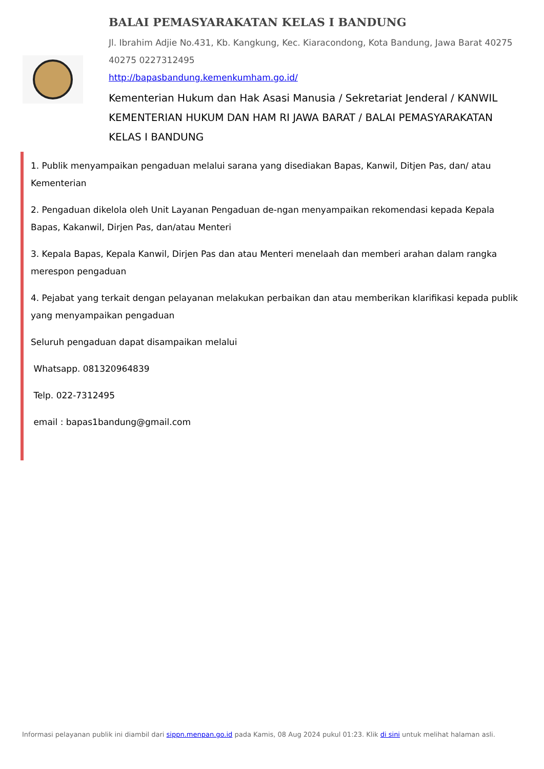BALAI PEMASYARAKATAN KELAS I BANDUNG
Jl. Ibrahim Adjie No.431, Kb. Kangkung, Kec. Kiaracondong, Kota Bandung, Jawa Barat 40275 40275 0227312495
http://bapasbandung.kemenkumham.go.id/
Kementerian Hukum dan Hak Asasi Manusia / Sekretariat Jenderal / KANWIL KEMENTERIAN HUKUM DAN HAM RI JAWA BARAT / BALAI PEMASYARAKATAN KELAS I BANDUNG
1. Publik menyampaikan pengaduan melalui sarana yang disediakan Bapas, Kanwil, Ditjen Pas, dan/ atau Kementerian
2. Pengaduan dikelola oleh Unit Layanan Pengaduan de-ngan menyampaikan rekomendasi kepada Kepala Bapas, Kakanwil, Dirjen Pas, dan/atau Menteri
3. Kepala Bapas, Kepala Kanwil, Dirjen Pas dan atau Menteri menelaah dan memberi arahan dalam rangka merespon pengaduan
4. Pejabat yang terkait dengan pelayanan melakukan perbaikan dan atau memberikan klarifikasi kepada publik yang menyampaikan pengaduan
Seluruh pengaduan dapat disampaikan melalui
Whatsapp. 081320964839
Telp. 022-7312495
email : bapas1bandung@gmail.com
Informasi pelayanan publik ini diambil dari sippn.menpan.go.id pada Kamis, 08 Aug 2024 pukul 01:23. Klik di sini untuk melihat halaman asli.